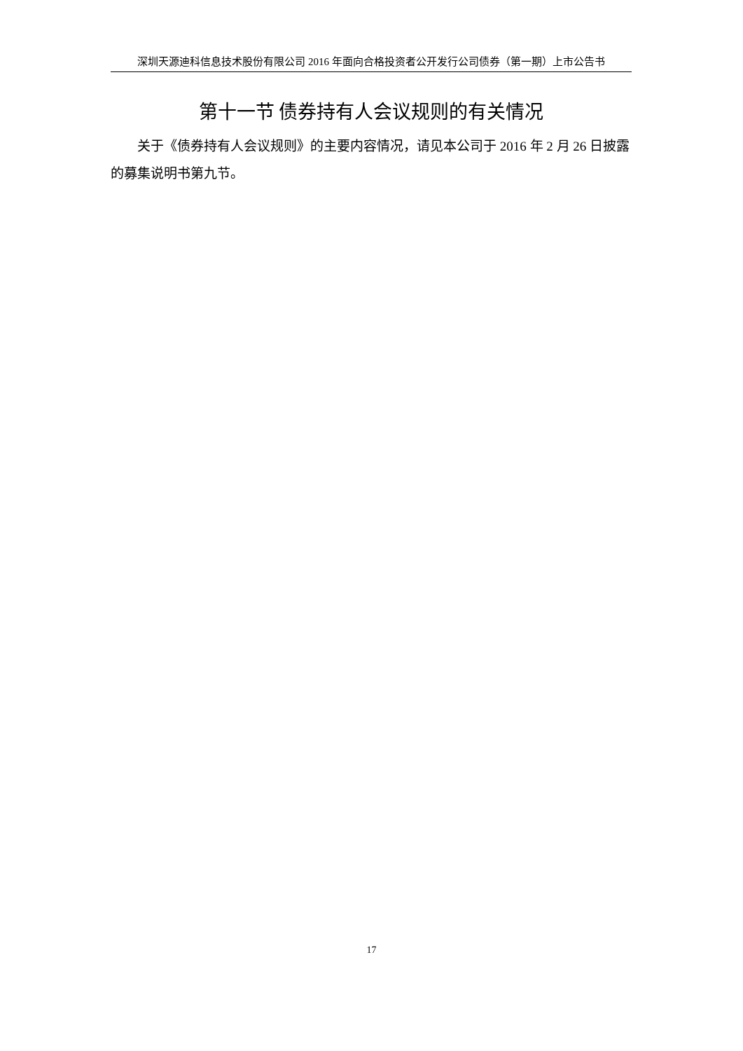深圳天源迪科信息技术股份有限公司 2016 年面向合格投资者公开发行公司债券（第一期）上市公告书
第十一节 债券持有人会议规则的有关情况
关于《债券持有人会议规则》的主要内容情况，请见本公司于 2016 年 2 月 26 日披露的募集说明书第九节。
17